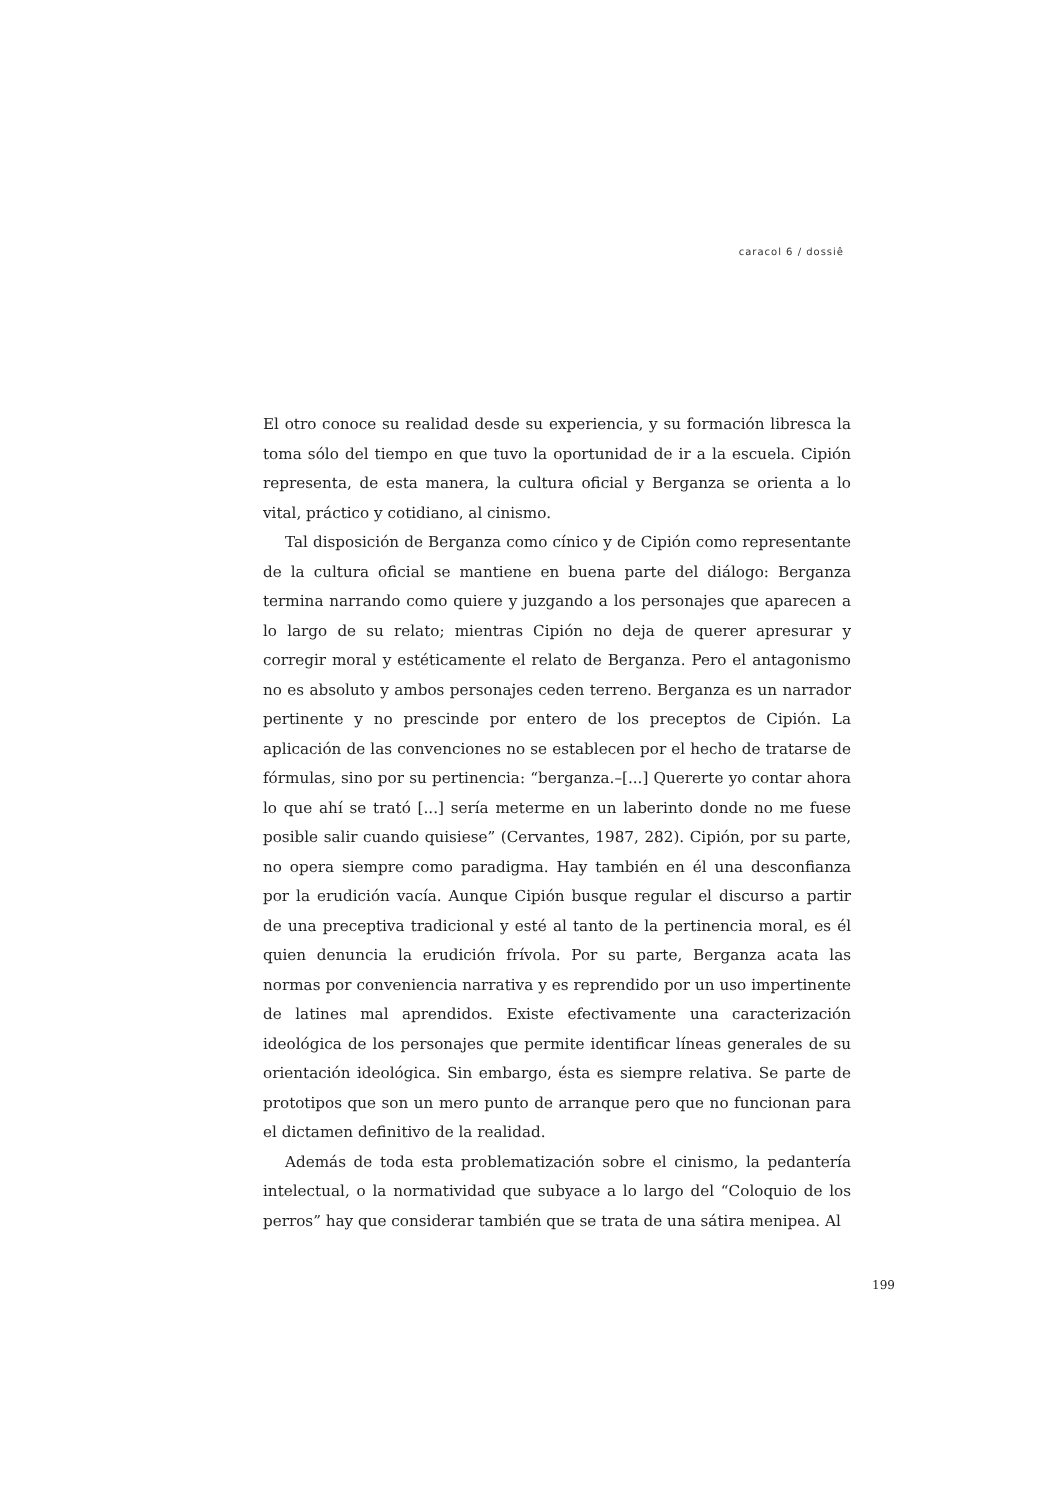caracol 6 / dossiê
El otro conoce su realidad desde su experiencia, y su formación libresca la toma sólo del tiempo en que tuvo la oportunidad de ir a la escuela. Cipión representa, de esta manera, la cultura oficial y Berganza se orienta a lo vital, práctico y cotidiano, al cinismo.
Tal disposición de Berganza como cínico y de Cipión como representante de la cultura oficial se mantiene en buena parte del diálogo: Berganza termina narrando como quiere y juzgando a los personajes que aparecen a lo largo de su relato; mientras Cipión no deja de querer apresurar y corregir moral y estéticamente el relato de Berganza. Pero el antagonismo no es absoluto y ambos personajes ceden terreno. Berganza es un narrador pertinente y no prescinde por entero de los preceptos de Cipión. La aplicación de las convenciones no se establecen por el hecho de tratarse de fórmulas, sino por su pertinencia: “berganza.–[...] Quererte yo contar ahora lo que ahí se trató [...] sería meterme en un laberinto donde no me fuese posible salir cuando quisiese” (Cervantes, 1987, 282). Cipión, por su parte, no opera siempre como paradigma. Hay también en él una desconfianza por la erudición vacía. Aunque Cipión busque regular el discurso a partir de una preceptiva tradicional y esté al tanto de la pertinencia moral, es él quien denuncia la erudición frívola. Por su parte, Berganza acata las normas por conveniencia narrativa y es reprendido por un uso impertinente de latines mal aprendidos. Existe efectivamente una caracterización ideológica de los personajes que permite identificar líneas generales de su orientación ideológica. Sin embargo, ésta es siempre relativa. Se parte de prototipos que son un mero punto de arranque pero que no funcionan para el dictamen definitivo de la realidad.
Además de toda esta problematización sobre el cinismo, la pedantería intelectual, o la normatividad que subyace a lo largo del “Coloquio de los perros” hay que considerar también que se trata de una sátira menipea. Al
199